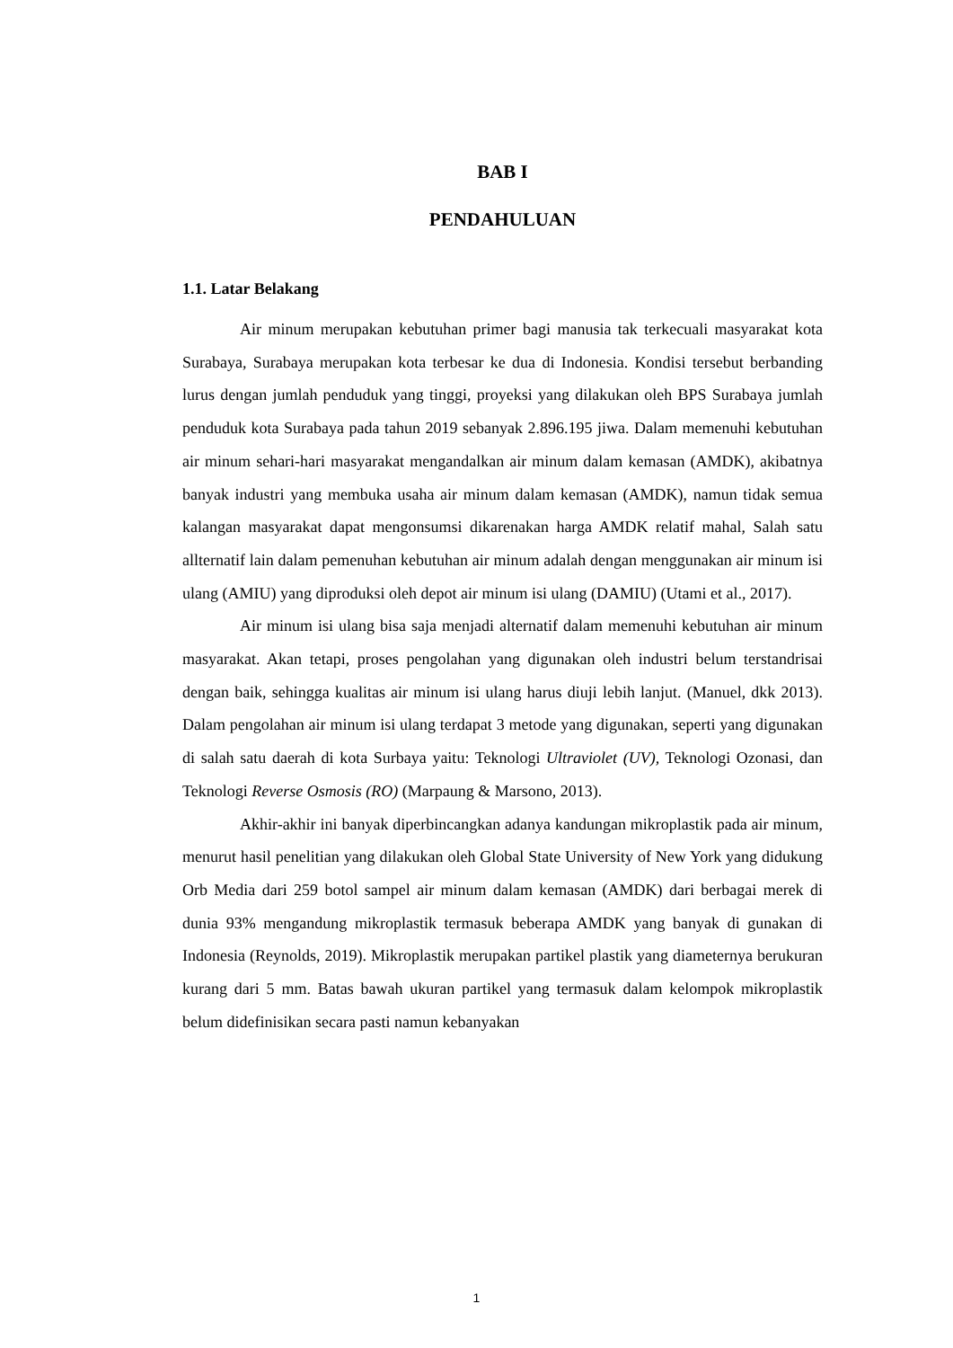BAB I
PENDAHULUAN
1.1. Latar Belakang
Air minum merupakan kebutuhan primer bagi manusia tak terkecuali masyarakat kota Surabaya, Surabaya merupakan kota terbesar ke dua di Indonesia. Kondisi tersebut berbanding lurus dengan jumlah penduduk yang tinggi, proyeksi yang dilakukan oleh BPS Surabaya jumlah penduduk kota Surabaya pada tahun 2019 sebanyak 2.896.195 jiwa. Dalam memenuhi kebutuhan air minum sehari-hari masyarakat mengandalkan air minum dalam kemasan (AMDK), akibatnya banyak industri yang membuka usaha air minum dalam kemasan (AMDK), namun tidak semua kalangan masyarakat dapat mengonsumsi dikarenakan harga AMDK relatif mahal, Salah satu allternatif lain dalam pemenuhan kebutuhan air minum adalah dengan menggunakan air minum isi ulang (AMIU) yang diproduksi oleh depot air minum isi ulang (DAMIU) (Utami et al., 2017).
Air minum isi ulang bisa saja menjadi alternatif dalam memenuhi kebutuhan air minum masyarakat. Akan tetapi, proses pengolahan yang digunakan oleh industri belum terstandrisai dengan baik, sehingga kualitas air minum isi ulang harus diuji lebih lanjut. (Manuel, dkk 2013). Dalam pengolahan air minum isi ulang terdapat 3 metode yang digunakan, seperti yang digunakan di salah satu daerah di kota Surbaya yaitu: Teknologi Ultraviolet (UV), Teknologi Ozonasi, dan Teknologi Reverse Osmosis (RO) (Marpaung & Marsono, 2013).
Akhir-akhir ini banyak diperbincangkan adanya kandungan mikroplastik pada air minum, menurut hasil penelitian yang dilakukan oleh Global State University of New York yang didukung Orb Media dari 259 botol sampel air minum dalam kemasan (AMDK) dari berbagai merek di dunia 93% mengandung mikroplastik termasuk beberapa AMDK yang banyak di gunakan di Indonesia (Reynolds, 2019). Mikroplastik merupakan partikel plastik yang diameternya berukuran kurang dari 5 mm. Batas bawah ukuran partikel yang termasuk dalam kelompok mikroplastik belum didefinisikan secara pasti namun kebanyakan
1